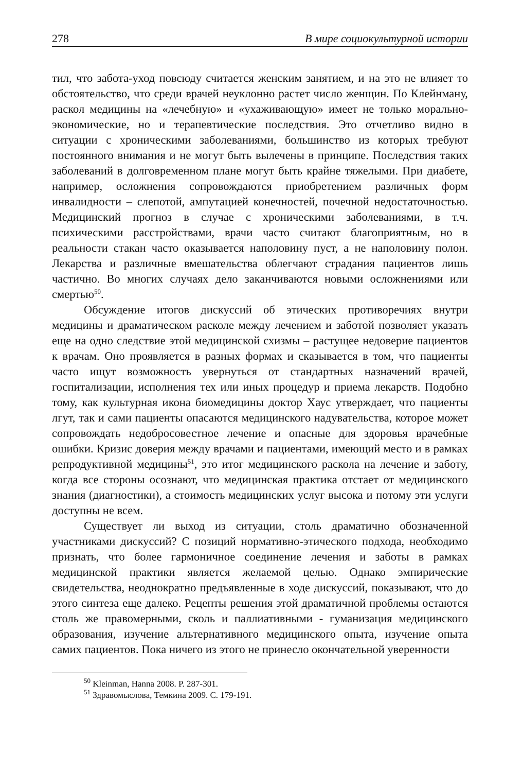278 В мире социокультурной истории
тил, что забота-уход повсюду считается женским занятием, и на это не влияет то обстоятельство, что среди врачей неуклонно растет число женщин. По Клейнману, раскол медицины на «лечебную» и «ухаживающую» имеет не только морально-экономические, но и терапевтические последствия. Это отчетливо видно в ситуации с хроническими заболеваниями, большинство из которых требуют постоянного внимания и не могут быть вылечены в принципе. Последствия таких заболеваний в долговременном плане могут быть крайне тяжелыми. При диабете, например, осложнения сопровождаются приобретением различных форм инвалидности – слепотой, ампутацией конечностей, почечной недостаточностью. Медицинский прогноз в случае с хроническими заболеваниями, в т.ч. психическими расстройствами, врачи часто считают благоприятным, но в реальности стакан часто оказывается наполовину пуст, а не наполовину полон. Лекарства и различные вмешательства облегчают страдания пациентов лишь частично. Во многих случаях дело заканчиваются новыми осложнениями или смертью<sup>50</sup>.
Обсуждение итогов дискуссий об этических противоречиях внутри медицины и драматическом расколе между лечением и заботой позволяет указать еще на одно следствие этой медицинской схизмы – растущее недоверие пациентов к врачам. Оно проявляется в разных формах и сказывается в том, что пациенты часто ищут возможность увернуться от стандартных назначений врачей, госпитализации, исполнения тех или иных процедур и приема лекарств. Подобно тому, как культурная икона биомедицины доктор Хаус утверждает, что пациенты лгут, так и сами пациенты опасаются медицинского надувательства, которое может сопровождать недобросовестное лечение и опасные для здоровья врачебные ошибки. Кризис доверия между врачами и пациентами, имеющий место и в рамках репродуктивной медицины<sup>51</sup>, это итог медицинского раскола на лечение и заботу, когда все стороны осознают, что медицинская практика отстает от медицинского знания (диагностики), а стоимость медицинских услуг высока и потому эти услуги доступны не всем.
Существует ли выход из ситуации, столь драматично обозначенной участниками дискуссий? С позиций нормативно-этического подхода, необходимо признать, что более гармоничное соединение лечения и заботы в рамках медицинской практики является желаемой целью. Однако эмпирические свидетельства, неоднократно предъявленные в ходе дискуссий, показывают, что до этого синтеза еще далеко. Рецепты решения этой драматичной проблемы остаются столь же правомерными, сколь и паллиативными - гуманизация медицинского образования, изучение альтернативного медицинского опыта, изучение опыта самих пациентов. Пока ничего из этого не принесло окончательной уверенности
<sup>50</sup> Kleinman, Hanna 2008. P. 287-301.
<sup>51</sup> Здравомыслова, Темкина 2009. С. 179-191.